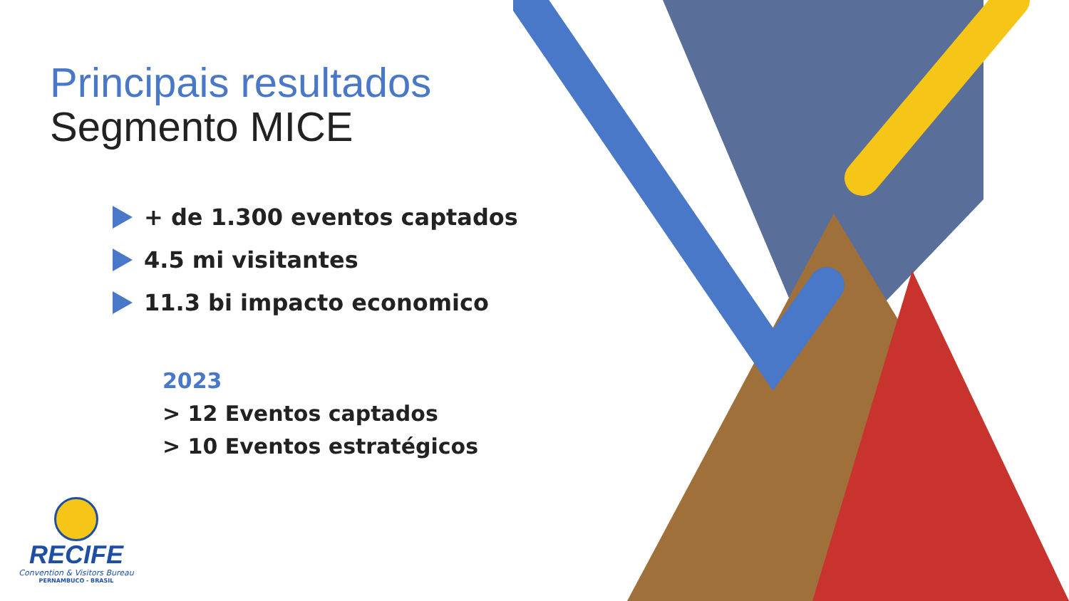Principais resultados
Segmento MICE
+ de 1.300 eventos captados
4.5 mi visitantes
11.3 bi impacto economico
2023
> 12 Eventos captados
> 10 Eventos estratégicos
RECIFE
Convention & Visitors Bureau
PERNAMBUCO - BRASIL